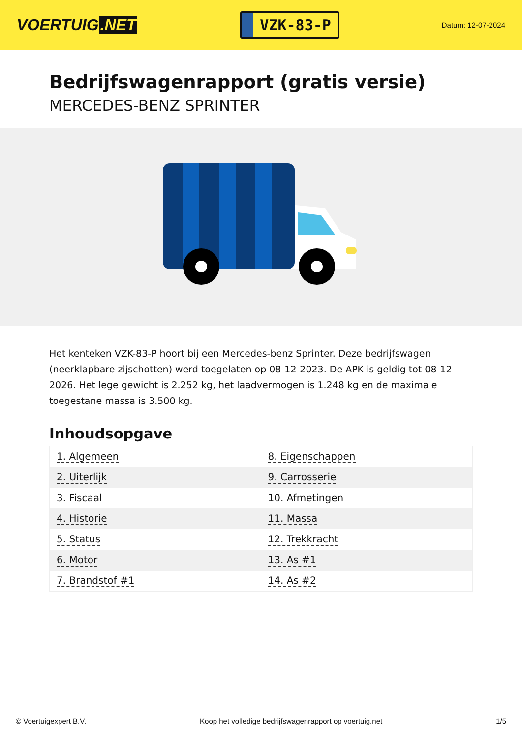VOERTUIG.NET
VZK-83-P
Datum: 12-07-2024
Bedrijfswagenrapport (gratis versie)
MERCEDES-BENZ SPRINTER
Het kenteken VZK-83-P hoort bij een Mercedes-benz Sprinter. Deze bedrijfswagen (neerklapbare zijschotten) werd toegelaten op 08-12-2023. De APK is geldig tot 08-12-2026. Het lege gewicht is 2.252 kg, het laadvermogen is 1.248 kg en de maximale toegestane massa is 3.500 kg.
Inhoudsopgave
| 1. Algemeen | 8. Eigenschappen |
| 2. Uiterlijk | 9. Carrosserie |
| 3. Fiscaal | 10. Afmetingen |
| 4. Historie | 11. Massa |
| 5. Status | 12. Trekkracht |
| 6. Motor | 13. As #1 |
| 7. Brandstof #1 | 14. As #2 |
© Voertuigexpert B.V. Koop het volledige bedrijfswagenrapport op voertuig.net 1/5